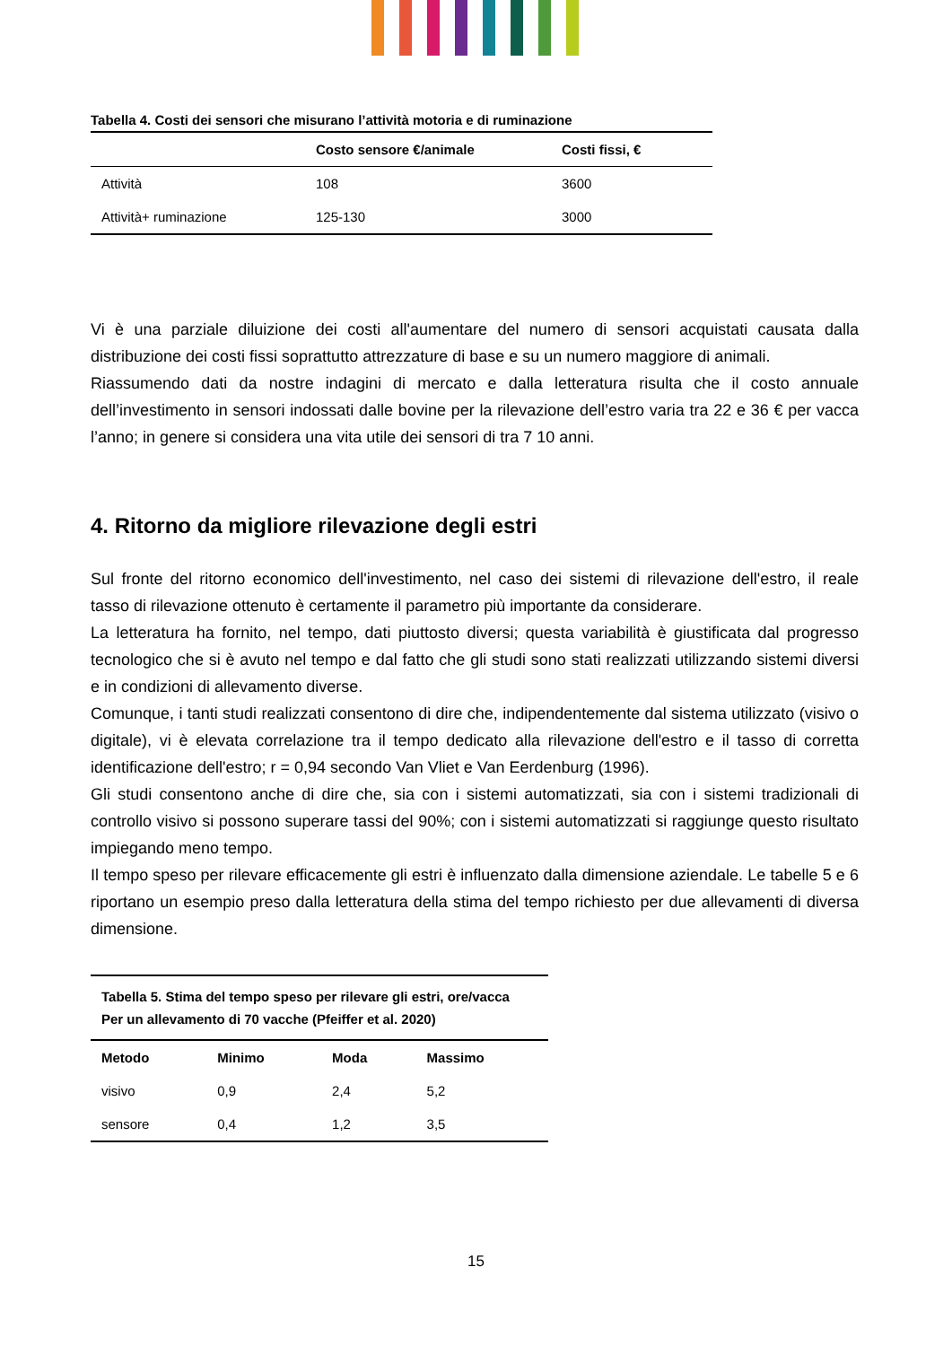Tabella 4. Costi dei sensori che misurano l’attività motoria e di ruminazione
| | Costo sensore €/animale | Costi fissi, € |
| --- | --- | --- |
| Attività | 108 | 3600 |
| Attività+ ruminazione | 125-130 | 3000 |
Vi è una parziale diluizione dei costi all'aumentare del numero di sensori acquistati causata dalla distribuzione dei costi fissi soprattutto attrezzature di base e su un numero maggiore di animali.
Riassumendo dati da nostre indagini di mercato e dalla letteratura risulta che il costo annuale dell’investimento in sensori indossati dalle bovine per la rilevazione dell’estro varia tra 22 e 36 € per vacca l’anno; in genere si considera una vita utile dei sensori di tra 7 10 anni.
4. Ritorno da migliore rilevazione degli estri
Sul fronte del ritorno economico dell'investimento, nel caso dei sistemi di rilevazione dell'estro, il reale tasso di rilevazione ottenuto è certamente il parametro più importante da considerare.
La letteratura ha fornito, nel tempo, dati piuttosto diversi; questa variabilità è giustificata dal progresso tecnologico che si è avuto nel tempo e dal fatto che gli studi sono stati realizzati utilizzando sistemi diversi e in condizioni di allevamento diverse.
Comunque, i tanti studi realizzati consentono di dire che, indipendentemente dal sistema utilizzato (visivo o digitale), vi è elevata correlazione tra il tempo dedicato alla rilevazione dell'estro e il tasso di corretta identificazione dell'estro; r = 0,94 secondo Van Vliet e Van Eerdenburg (1996).
Gli studi consentono anche di dire che, sia con i sistemi automatizzati, sia con i sistemi tradizionali di controllo visivo si possono superare tassi del 90%; con i sistemi automatizzati si raggiunge questo risultato impiegando meno tempo.
Il tempo speso per rilevare efficacemente gli estri è influenzato dalla dimensione aziendale. Le tabelle 5 e 6 riportano un esempio preso dalla letteratura della stima del tempo richiesto per due allevamenti di diversa dimensione.
| Tabella 5. Stima del tempo speso per rilevare gli estri, ore/vacca Per un allevamento di 70 vacche (Pfeiffer et al. 2020) | | | |
| --- | --- | --- | --- |
| Metodo | Minimo | Moda | Massimo |
| visivo | 0,9 | 2,4 | 5,2 |
| sensore | 0,4 | 1,2 | 3,5 |
15